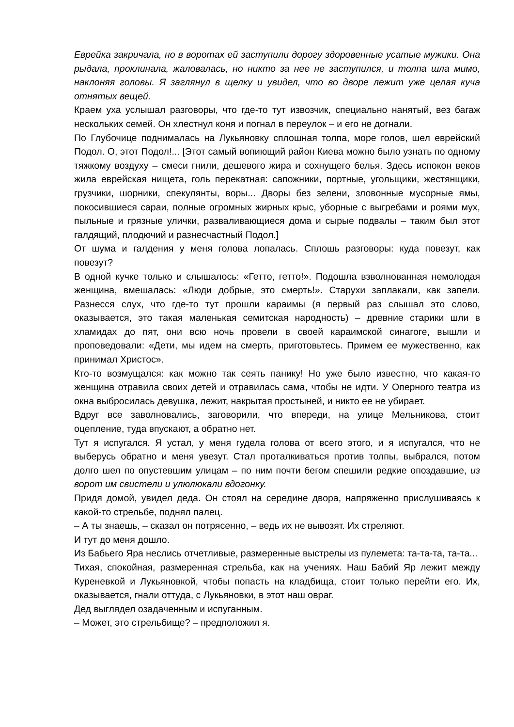Еврейка закричала, но в воротах ей заступили дорогу здоровенные усатые мужики. Она рыдала, проклинала, жаловалась, но никто за нее не заступился, и толпа шла мимо, наклоняя головы. Я заглянул в щелку и увидел, что во дворе лежит уже целая куча отнятых вещей.
Краем уха услышал разговоры, что где-то тут извозчик, специально нанятый, вез багаж нескольких семей. Он хлестнул коня и погнал в переулок – и его не догнали.
По Глубочице поднималась на Лукьяновку сплошная толпа, море голов, шел еврейский Подол. О, этот Подол!... [Этот самый вопиющий район Киева можно было узнать по одному тяжкому воздуху – смеси гнили, дешевого жира и сохнущего белья. Здесь испокон веков жила еврейская нищета, голь перекатная: сапожники, портные, угольщики, жестянщики, грузчики, шорники, спекулянты, воры... Дворы без зелени, зловонные мусорные ямы, покосившиеся сараи, полные огромных жирных крыс, уборные с выгребами и роями мух, пыльные и грязные улички, разваливающиеся дома и сырые подвалы – таким был этот галдящий, плодючий и разнесчастный Подол.]
От шума и галдения у меня голова лопалась. Сплошь разговоры: куда повезут, как повезут?
В одной кучке только и слышалось: «Гетто, гетто!». Подошла взволнованная немолодая женщина, вмешалась: «Люди добрые, это смерть!». Старухи заплакали, как запели. Разнесся слух, что где-то тут прошли караимы (я первый раз слышал это слово, оказывается, это такая маленькая семитская народность) – древние старики шли в хламидах до пят, они всю ночь провели в своей караимской синагоге, вышли и проповедовали: «Дети, мы идем на смерть, приготовьтесь. Примем ее мужественно, как принимал Христос».
Кто-то возмущался: как можно так сеять панику! Но уже было известно, что какая-то женщина отравила своих детей и отравилась сама, чтобы не идти. У Оперного театра из окна выбросилась девушка, лежит, накрытая простыней, и никто ее не убирает.
Вдруг все заволновались, заговорили, что впереди, на улице Мельникова, стоит оцепление, туда впускают, а обратно нет.
Тут я испугался. Я устал, у меня гудела голова от всего этого, и я испугался, что не выберусь обратно и меня увезут. Стал проталкиваться против толпы, выбрался, потом долго шел по опустевшим улицам – по ним почти бегом спешили редкие опоздавшие, из ворот им свистели и улюлюкали вдогонку.
Придя домой, увидел деда. Он стоял на середине двора, напряженно прислушиваясь к какой-то стрельбе, поднял палец.
– А ты знаешь, – сказал он потрясенно, – ведь их не вывозят. Их стреляют.
И тут до меня дошло.
Из Бабьего Яра неслись отчетливые, размеренные выстрелы из пулемета: та-та-та, та-та...
Тихая, спокойная, размеренная стрельба, как на учениях. Наш Бабий Яр лежит между Куреневкой и Лукьяновкой, чтобы попасть на кладбища, стоит только перейти его. Их, оказывается, гнали оттуда, с Лукьяновки, в этот наш овраг.
Дед выглядел озадаченным и испуганным.
– Может, это стрельбище? – предположил я.